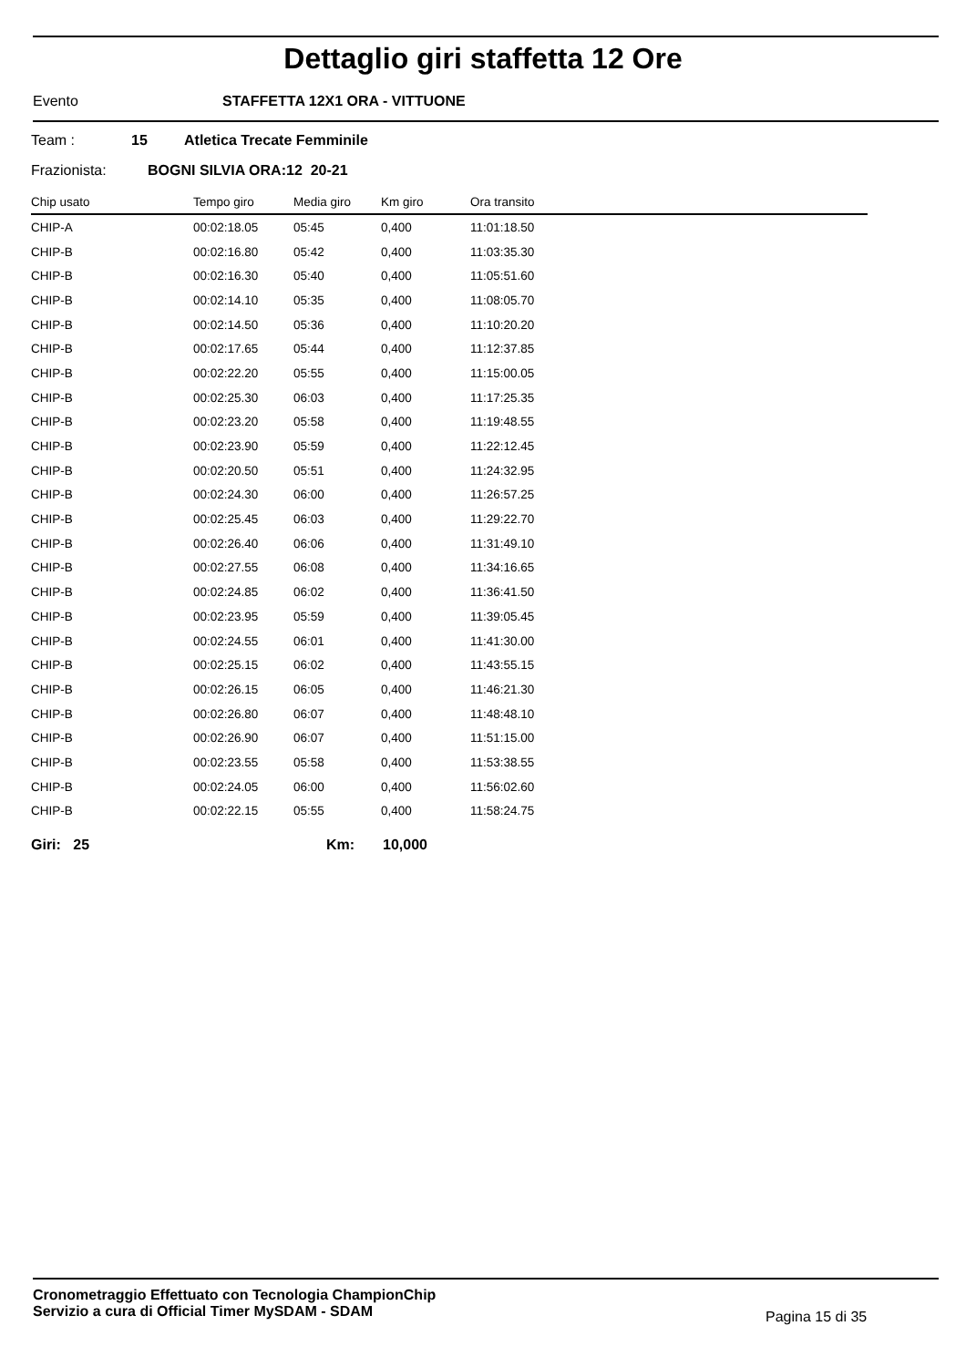Dettaglio giri staffetta 12 Ore
Evento STAFFETTA 12X1 ORA - VITTUONE
Team : 15 Atletica Trecate Femminile
Frazionista: BOGNI SILVIA ORA:12 20-21
| Chip usato | Tempo giro | Media giro | Km giro | Ora transito |
| --- | --- | --- | --- | --- |
| CHIP-A | 00:02:18.05 | 05:45 | 0,400 | 11:01:18.50 |
| CHIP-B | 00:02:16.80 | 05:42 | 0,400 | 11:03:35.30 |
| CHIP-B | 00:02:16.30 | 05:40 | 0,400 | 11:05:51.60 |
| CHIP-B | 00:02:14.10 | 05:35 | 0,400 | 11:08:05.70 |
| CHIP-B | 00:02:14.50 | 05:36 | 0,400 | 11:10:20.20 |
| CHIP-B | 00:02:17.65 | 05:44 | 0,400 | 11:12:37.85 |
| CHIP-B | 00:02:22.20 | 05:55 | 0,400 | 11:15:00.05 |
| CHIP-B | 00:02:25.30 | 06:03 | 0,400 | 11:17:25.35 |
| CHIP-B | 00:02:23.20 | 05:58 | 0,400 | 11:19:48.55 |
| CHIP-B | 00:02:23.90 | 05:59 | 0,400 | 11:22:12.45 |
| CHIP-B | 00:02:20.50 | 05:51 | 0,400 | 11:24:32.95 |
| CHIP-B | 00:02:24.30 | 06:00 | 0,400 | 11:26:57.25 |
| CHIP-B | 00:02:25.45 | 06:03 | 0,400 | 11:29:22.70 |
| CHIP-B | 00:02:26.40 | 06:06 | 0,400 | 11:31:49.10 |
| CHIP-B | 00:02:27.55 | 06:08 | 0,400 | 11:34:16.65 |
| CHIP-B | 00:02:24.85 | 06:02 | 0,400 | 11:36:41.50 |
| CHIP-B | 00:02:23.95 | 05:59 | 0,400 | 11:39:05.45 |
| CHIP-B | 00:02:24.55 | 06:01 | 0,400 | 11:41:30.00 |
| CHIP-B | 00:02:25.15 | 06:02 | 0,400 | 11:43:55.15 |
| CHIP-B | 00:02:26.15 | 06:05 | 0,400 | 11:46:21.30 |
| CHIP-B | 00:02:26.80 | 06:07 | 0,400 | 11:48:48.10 |
| CHIP-B | 00:02:26.90 | 06:07 | 0,400 | 11:51:15.00 |
| CHIP-B | 00:02:23.55 | 05:58 | 0,400 | 11:53:38.55 |
| CHIP-B | 00:02:24.05 | 06:00 | 0,400 | 11:56:02.60 |
| CHIP-B | 00:02:22.15 | 05:55 | 0,400 | 11:58:24.75 |
Giri: 25 Km: 10,000
Cronometraggio Effettuato con Tecnologia ChampionChip
Servizio a cura di Official Timer MySDAM - SDAM
Pagina 15 di 35